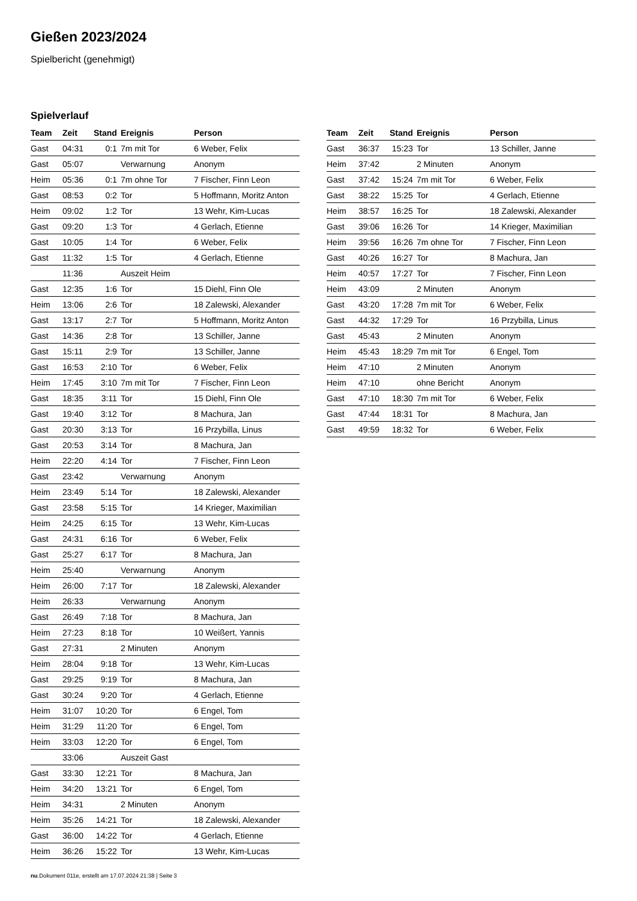Gießen 2023/2024
Spielbericht (genehmigt)
Spielverlauf
| Team | Zeit | Stand | Ereignis | Person |
| --- | --- | --- | --- | --- |
| Gast | 04:31 | 0:1 | 7m mit Tor | 6 Weber, Felix |
| Gast | 05:07 | | Verwarnung | Anonym |
| Heim | 05:36 | 0:1 | 7m ohne Tor | 7 Fischer, Finn Leon |
| Gast | 08:53 | 0:2 | Tor | 5 Hoffmann, Moritz Anton |
| Heim | 09:02 | 1:2 | Tor | 13 Wehr, Kim-Lucas |
| Gast | 09:20 | 1:3 | Tor | 4 Gerlach, Etienne |
| Gast | 10:05 | 1:4 | Tor | 6 Weber, Felix |
| Gast | 11:32 | 1:5 | Tor | 4 Gerlach, Etienne |
| | 11:36 | | Auszeit Heim | |
| Gast | 12:35 | 1:6 | Tor | 15 Diehl, Finn Ole |
| Heim | 13:06 | 2:6 | Tor | 18 Zalewski, Alexander |
| Gast | 13:17 | 2:7 | Tor | 5 Hoffmann, Moritz Anton |
| Gast | 14:36 | 2:8 | Tor | 13 Schiller, Janne |
| Gast | 15:11 | 2:9 | Tor | 13 Schiller, Janne |
| Gast | 16:53 | 2:10 | Tor | 6 Weber, Felix |
| Heim | 17:45 | 3:10 | 7m mit Tor | 7 Fischer, Finn Leon |
| Gast | 18:35 | 3:11 | Tor | 15 Diehl, Finn Ole |
| Gast | 19:40 | 3:12 | Tor | 8 Machura, Jan |
| Gast | 20:30 | 3:13 | Tor | 16 Przybilla, Linus |
| Gast | 20:53 | 3:14 | Tor | 8 Machura, Jan |
| Heim | 22:20 | 4:14 | Tor | 7 Fischer, Finn Leon |
| Gast | 23:42 | | Verwarnung | Anonym |
| Heim | 23:49 | 5:14 | Tor | 18 Zalewski, Alexander |
| Gast | 23:58 | 5:15 | Tor | 14 Krieger, Maximilian |
| Heim | 24:25 | 6:15 | Tor | 13 Wehr, Kim-Lucas |
| Gast | 24:31 | 6:16 | Tor | 6 Weber, Felix |
| Gast | 25:27 | 6:17 | Tor | 8 Machura, Jan |
| Heim | 25:40 | | Verwarnung | Anonym |
| Heim | 26:00 | 7:17 | Tor | 18 Zalewski, Alexander |
| Heim | 26:33 | | Verwarnung | Anonym |
| Gast | 26:49 | 7:18 | Tor | 8 Machura, Jan |
| Heim | 27:23 | 8:18 | Tor | 10 Weißert, Yannis |
| Gast | 27:31 | | 2 Minuten | Anonym |
| Heim | 28:04 | 9:18 | Tor | 13 Wehr, Kim-Lucas |
| Gast | 29:25 | 9:19 | Tor | 8 Machura, Jan |
| Gast | 30:24 | 9:20 | Tor | 4 Gerlach, Etienne |
| Heim | 31:07 | 10:20 | Tor | 6 Engel, Tom |
| Heim | 31:29 | 11:20 | Tor | 6 Engel, Tom |
| Heim | 33:03 | 12:20 | Tor | 6 Engel, Tom |
| | 33:06 | | Auszeit Gast | |
| Gast | 33:30 | 12:21 | Tor | 8 Machura, Jan |
| Heim | 34:20 | 13:21 | Tor | 6 Engel, Tom |
| Heim | 34:31 | | 2 Minuten | Anonym |
| Heim | 35:26 | 14:21 | Tor | 18 Zalewski, Alexander |
| Gast | 36:00 | 14:22 | Tor | 4 Gerlach, Etienne |
| Heim | 36:26 | 15:22 | Tor | 13 Wehr, Kim-Lucas |
| Team | Zeit | Stand | Ereignis | Person |
| --- | --- | --- | --- | --- |
| Gast | 36:37 | 15:23 | Tor | 13 Schiller, Janne |
| Heim | 37:42 | | 2 Minuten | Anonym |
| Gast | 37:42 | 15:24 | 7m mit Tor | 6 Weber, Felix |
| Gast | 38:22 | 15:25 | Tor | 4 Gerlach, Etienne |
| Heim | 38:57 | 16:25 | Tor | 18 Zalewski, Alexander |
| Gast | 39:06 | 16:26 | Tor | 14 Krieger, Maximilian |
| Heim | 39:56 | 16:26 | 7m ohne Tor | 7 Fischer, Finn Leon |
| Gast | 40:26 | 16:27 | Tor | 8 Machura, Jan |
| Heim | 40:57 | 17:27 | Tor | 7 Fischer, Finn Leon |
| Heim | 43:09 | | 2 Minuten | Anonym |
| Gast | 43:20 | 17:28 | 7m mit Tor | 6 Weber, Felix |
| Gast | 44:32 | 17:29 | Tor | 16 Przybilla, Linus |
| Gast | 45:43 | | 2 Minuten | Anonym |
| Heim | 45:43 | 18:29 | 7m mit Tor | 6 Engel, Tom |
| Heim | 47:10 | | 2 Minuten | Anonym |
| Heim | 47:10 | | ohne Bericht | Anonym |
| Gast | 47:10 | 18:30 | 7m mit Tor | 6 Weber, Felix |
| Gast | 47:44 | 18:31 | Tor | 8 Machura, Jan |
| Gast | 49:59 | 18:32 | Tor | 6 Weber, Felix |
nu.Dokument 011e, erstellt am 17.07.2024 21:38 | Seite 3